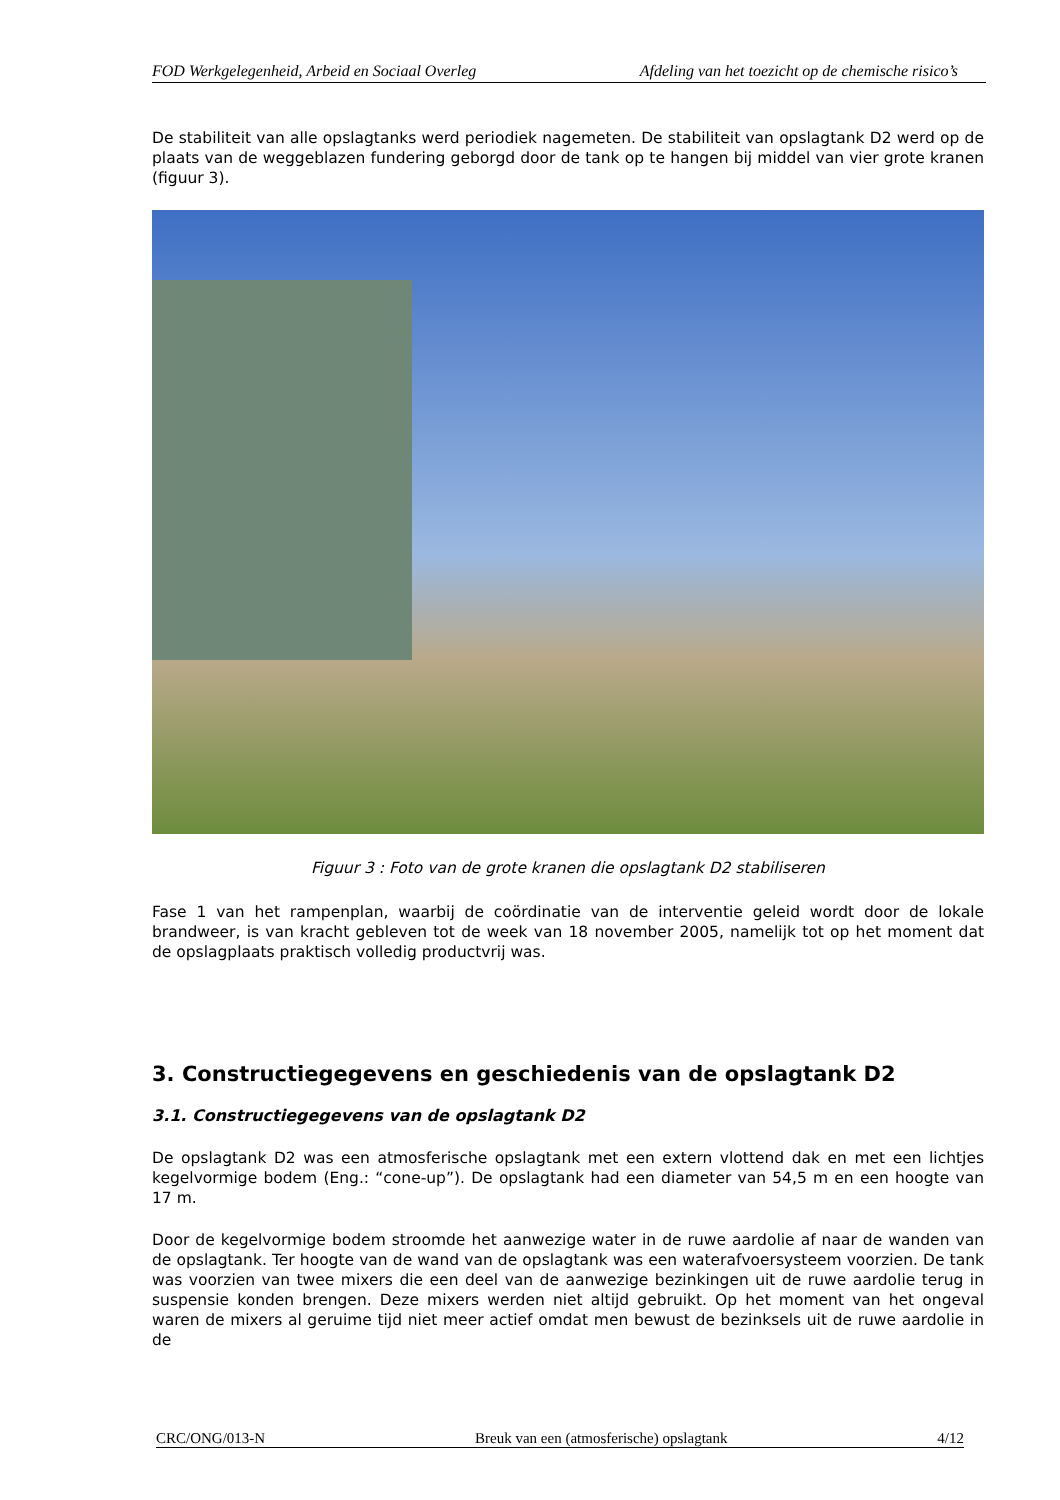FOD Werkgelegenheid, Arbeid en Sociaal Overleg Afdeling van het toezicht op de chemische risico’s
De stabiliteit van alle opslagtanks werd periodiek nagemeten. De stabiliteit van opslagtank D2 werd op de plaats van de weggeblazen fundering geborgd door de tank op te hangen bij middel van vier grote kranen (figuur 3).
Figuur 3 : Foto van de grote kranen die opslagtank D2 stabiliseren
Fase 1 van het rampenplan, waarbij de coördinatie van de interventie geleid wordt door de lokale brandweer, is van kracht gebleven tot de week van 18 november 2005, namelijk tot op het moment dat de opslagplaats praktisch volledig productvrij was.
3. Constructiegegevens en geschiedenis van de opslagtank D2
3.1. Constructiegegevens van de opslagtank D2
De opslagtank D2 was een atmosferische opslagtank met een extern vlottend dak en met een lichtjes kegelvormige bodem (Eng.: “cone-up”). De opslagtank had een diameter van 54,5 m en een hoogte van 17 m.
Door de kegelvormige bodem stroomde het aanwezige water in de ruwe aardolie af naar de wanden van de opslagtank. Ter hoogte van de wand van de opslagtank was een waterafvoersysteem voorzien. De tank was voorzien van twee mixers die een deel van de aanwezige bezinkingen uit de ruwe aardolie terug in suspensie konden brengen. Deze mixers werden niet altijd gebruikt. Op het moment van het ongeval waren de mixers al geruime tijd niet meer actief omdat men bewust de bezinksels uit de ruwe aardolie in de
CRC/ONG/013-N Breuk van een (atmosferische) opslagtank 4/12